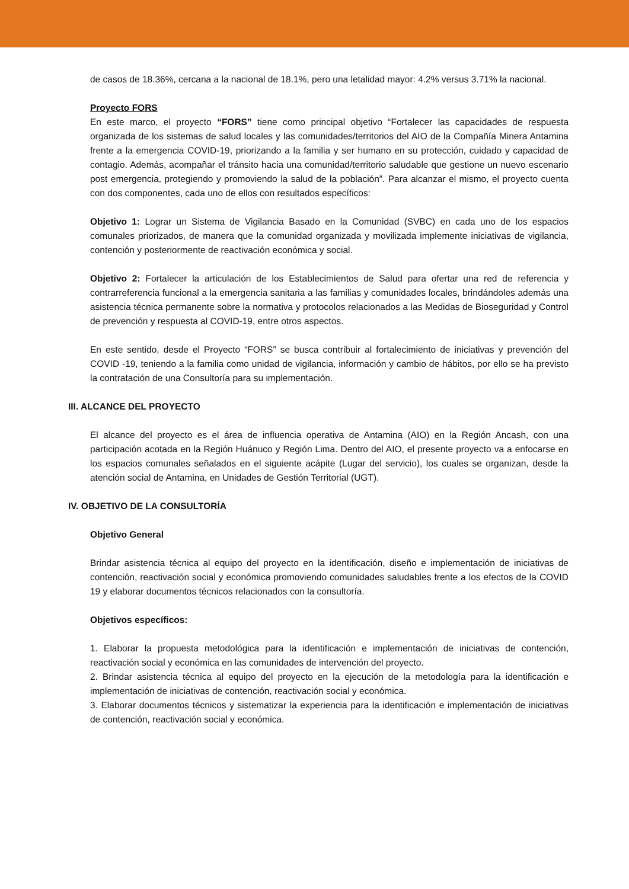de casos de 18.36%, cercana a la nacional de 18.1%, pero una letalidad mayor: 4.2% versus 3.71% la nacional.
Proyecto FORS
En este marco, el proyecto “FORS” tiene como principal objetivo “Fortalecer las capacidades de respuesta organizada de los sistemas de salud locales y las comunidades/territorios del AIO de la Compañía Minera Antamina frente a la emergencia COVID-19, priorizando a la familia y ser humano en su protección, cuidado y capacidad de contagio. Además, acompañar el tránsito hacia una comunidad/territorio saludable que gestione un nuevo escenario post emergencia, protegiendo y promoviendo la salud de la población”. Para alcanzar el mismo, el proyecto cuenta con dos componentes, cada uno de ellos con resultados específicos:
Objetivo 1: Lograr un Sistema de Vigilancia Basado en la Comunidad (SVBC) en cada uno de los espacios comunales priorizados, de manera que la comunidad organizada y movilizada implemente iniciativas de vigilancia, contención y posteriormente de reactivación económica y social.
Objetivo 2: Fortalecer la articulación de los Establecimientos de Salud para ofertar una red de referencia y contrarreferencia funcional a la emergencia sanitaria a las familias y comunidades locales, brindándoles además una asistencia técnica permanente sobre la normativa y protocolos relacionados a las Medidas de Bioseguridad y Control de prevención y respuesta al COVID-19, entre otros aspectos.
En este sentido, desde el Proyecto “FORS” se busca contribuir al fortalecimiento de iniciativas y prevención del COVID -19, teniendo a la familia como unidad de vigilancia, información y cambio de hábitos, por ello se ha previsto la contratación de una Consultoría para su implementación.
III. ALCANCE DEL PROYECTO
El alcance del proyecto es el área de influencia operativa de Antamina (AIO) en la Región Ancash, con una participación acotada en la Región Huánuco y Región Lima. Dentro del AIO, el presente proyecto va a enfocarse en los espacios comunales señalados en el siguiente acápite (Lugar del servicio), los cuales se organizan, desde la atención social de Antamina, en Unidades de Gestión Territorial (UGT).
IV. OBJETIVO DE LA CONSULTORÍA
Objetivo General
Brindar asistencia técnica al equipo del proyecto en la identificación, diseño e implementación de iniciativas de contención, reactivación social y económica promoviendo comunidades saludables frente a los efectos de la COVID 19 y elaborar documentos técnicos relacionados con la consultoría.
Objetivos específicos:
1. Elaborar la propuesta metodológica para la identificación e implementación de iniciativas de contención, reactivación social y económica en las comunidades de intervención del proyecto.
2. Brindar asistencia técnica al equipo del proyecto en la ejecución de la metodología para la identificación e implementación de iniciativas de contención, reactivación social y económica.
3. Elaborar documentos técnicos y sistematizar la experiencia para la identificación e implementación de iniciativas de contención, reactivación social y económica.